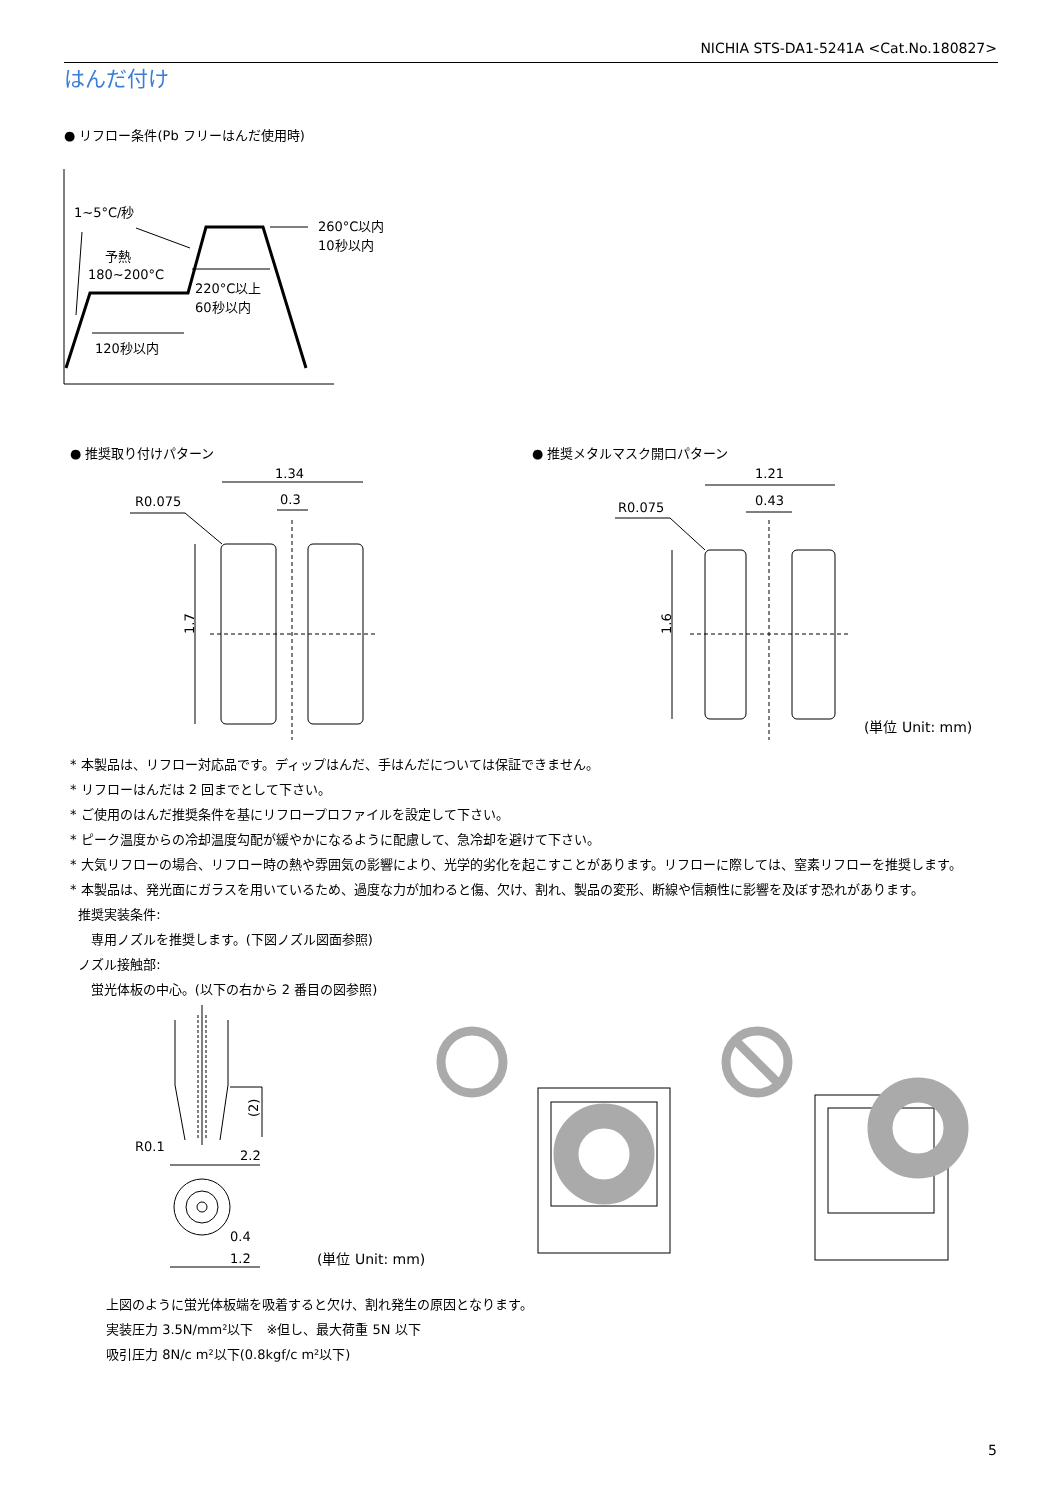NICHIA STS-DA1-5241A <Cat.No.180827>
はんだ付け
● リフロー条件(Pb フリーはんだ使用時)
1~5°C/秒
予熱
180~200°C
220°C以上
60秒以内
120秒以内
260°C以内
10秒以内
● 推奨取り付けパターン ● 推奨メタルマスク開口パターン
1.34
0.3
R0.075
1.7
1.21
0.43
R0.075
1.6
(単位 Unit: mm)
* 本製品は、リフロー対応品です。ディップはんだ、手はんだについては保証できません。
* リフローはんだは 2 回までとして下さい。
* ご使用のはんだ推奨条件を基にリフロープロファイルを設定して下さい。
* ピーク温度からの冷却温度勾配が緩やかになるように配慮して、急冷却を避けて下さい。
* 大気リフローの場合、リフロー時の熱や雰囲気の影響により、光学的劣化を起こすことがあります。リフローに際しては、窒素リフローを推奨します。
* 本製品は、発光面にガラスを用いているため、過度な力が加わると傷、欠け、割れ、製品の変形、断線や信頼性に影響を及ぼす恐れがあります。
推奨実装条件:
専用ノズルを推奨します。(下図ノズル図面参照)
ノズル接触部:
蛍光体板の中心。(以下の右から 2 番目の図参照)
R0.1
2.2
0.4
1.2
(2)
(単位 Unit: mm)
上図のように蛍光体板端を吸着すると欠け、割れ発生の原因となります。
実装圧力 3.5N/mm²以下　※但し、最大荷重 5N 以下
吸引圧力 8N/c m²以下(0.8kgf/c m²以下)
5